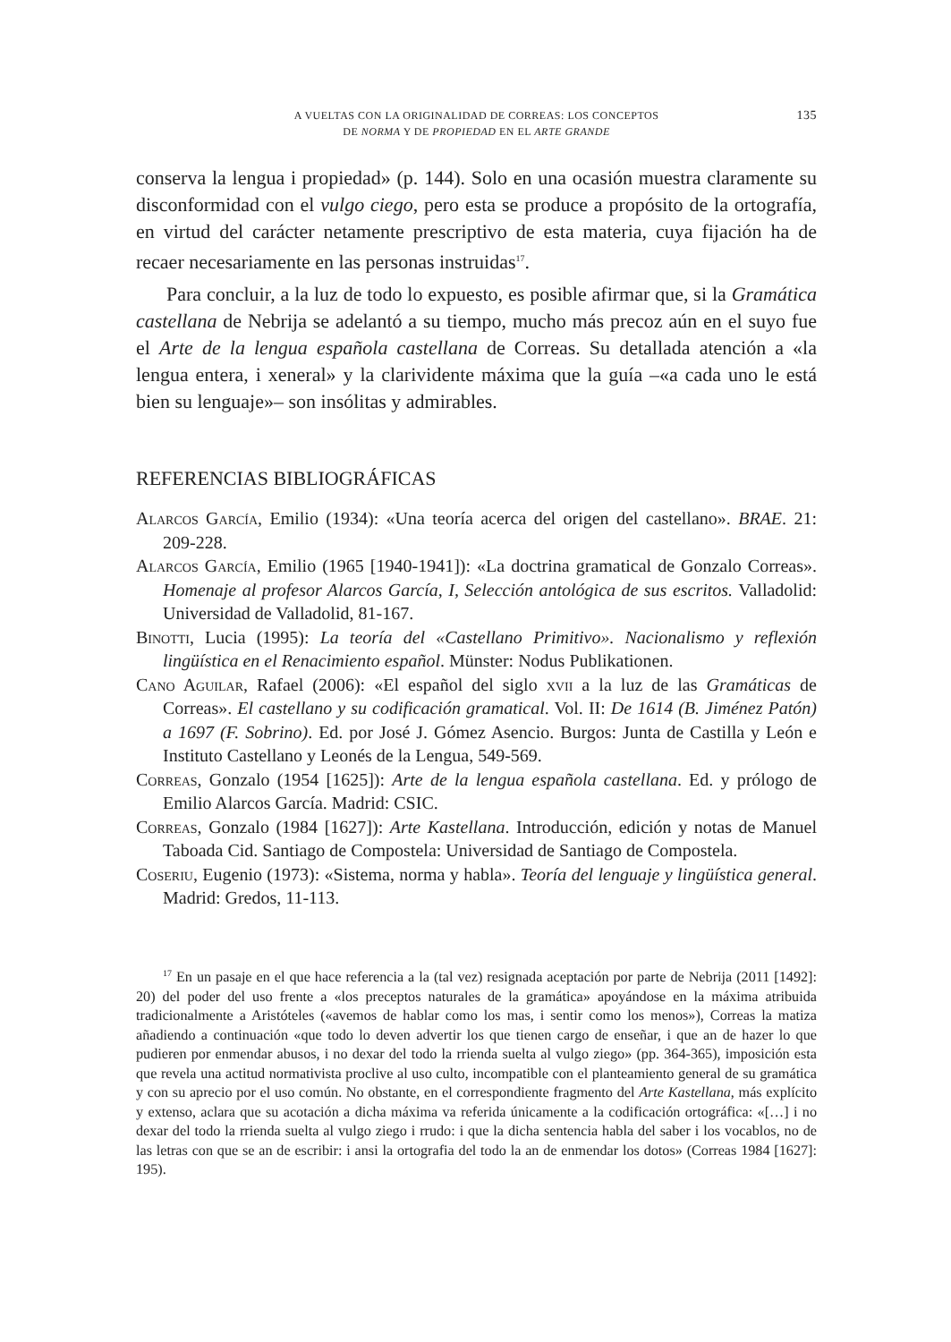A VUELTAS CON LA ORIGINALIDAD DE CORREAS: LOS CONCEPTOS
DE NORMA Y DE PROPIEDAD EN EL ARTE GRANDE
135
conserva la lengua i propiedad» (p. 144). Solo en una ocasión muestra claramente su disconformidad con el vulgo ciego, pero esta se produce a propósito de la ortografía, en virtud del carácter netamente prescriptivo de esta materia, cuya fijación ha de recaer necesariamente en las personas instruidas<sup>17</sup>.
Para concluir, a la luz de todo lo expuesto, es posible afirmar que, si la Gramática castellana de Nebrija se adelantó a su tiempo, mucho más precoz aún en el suyo fue el Arte de la lengua española castellana de Correas. Su detallada atención a «la lengua entera, i xeneral» y la clarividente máxima que la guía –«a cada uno le está bien su lenguaje»– son insólitas y admirables.
REFERENCIAS BIBLIOGRÁFICAS
Alarcos García, Emilio (1934): «Una teoría acerca del origen del castellano». BRAE. 21: 209-228.
Alarcos García, Emilio (1965 [1940-1941]): «La doctrina gramatical de Gonzalo Correas». Homenaje al profesor Alarcos García, I, Selección antológica de sus escritos. Valladolid: Universidad de Valladolid, 81-167.
Binotti, Lucia (1995): La teoría del «Castellano Primitivo». Nacionalismo y reflexión lingüística en el Renacimiento español. Münster: Nodus Publikationen.
Cano Aguilar, Rafael (2006): «El español del siglo xvii a la luz de las Gramáticas de Correas». El castellano y su codificación gramatical. Vol. II: De 1614 (B. Jiménez Patón) a 1697 (F. Sobrino). Ed. por José J. Gómez Asencio. Burgos: Junta de Castilla y León e Instituto Castellano y Leonés de la Lengua, 549-569.
Correas, Gonzalo (1954 [1625]): Arte de la lengua española castellana. Ed. y prólogo de Emilio Alarcos García. Madrid: CSIC.
Correas, Gonzalo (1984 [1627]): Arte Kastellana. Introducción, edición y notas de Manuel Taboada Cid. Santiago de Compostela: Universidad de Santiago de Compostela.
Coseriu, Eugenio (1973): «Sistema, norma y habla». Teoría del lenguaje y lingüística general. Madrid: Gredos, 11-113.
<sup>17</sup> En un pasaje en el que hace referencia a la (tal vez) resignada aceptación por parte de Nebrija (2011 [1492]: 20) del poder del uso frente a «los preceptos naturales de la gramática» apoyándose en la máxima atribuida tradicionalmente a Aristóteles («avemos de hablar como los mas, i sentir como los menos»), Correas la matiza añadiendo a continuación «que todo lo deven advertir los que tienen cargo de enseñar, i que an de hazer lo que pudieren por enmendar abusos, i no dexar del todo la rrienda suelta al vulgo ziego» (pp. 364-365), imposición esta que revela una actitud normativista proclive al uso culto, incompatible con el planteamiento general de su gramática y con su aprecio por el uso común. No obstante, en el correspondiente fragmento del Arte Kastellana, más explícito y extenso, aclara que su acotación a dicha máxima va referida únicamente a la codificación ortográfica: «[…] i no dexar del todo la rrienda suelta al vulgo ziego i rrudo: i que la dicha sentencia habla del saber i los vocablos, no de las letras con que se an de escribir: i ansi la ortografia del todo la an de enmendar los dotos» (Correas 1984 [1627]: 195).